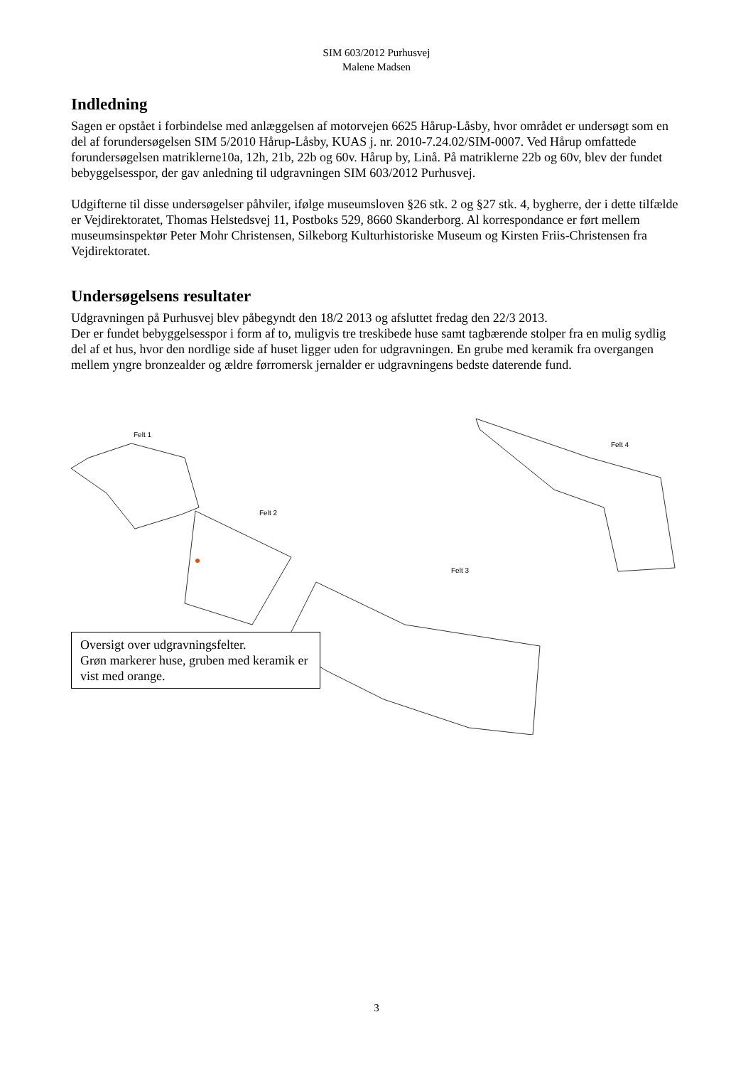SIM 603/2012 Purhusvej
Malene Madsen
Indledning
Sagen er opstået i forbindelse med anlæggelsen af motorvejen 6625 Hårup-Låsby, hvor området er undersøgt som en del af forundersøgelsen SIM 5/2010 Hårup-Låsby, KUAS j. nr. 2010-7.24.02/SIM-0007. Ved Hårup omfattede forundersøgelsen matriklerne10a, 12h, 21b, 22b og 60v. Hårup by, Linå. På matriklerne 22b og 60v, blev der fundet bebyggelsesspor, der gav anledning til udgravningen SIM 603/2012 Purhusvej.
Udgifterne til disse undersøgelser påhviler, ifølge museumsloven §26 stk. 2 og §27 stk. 4, bygherre, der i dette tilfælde er Vejdirektoratet, Thomas Helstedsvej 11, Postboks 529, 8660 Skanderborg. Al korrespondance er ført mellem museumsinspektør Peter Mohr Christensen, Silkeborg Kulturhistoriske Museum og Kirsten Friis-Christensen fra Vejdirektoratet.
Undersøgelsens resultater
Udgravningen på Purhusvej blev påbegyndt den 18/2 2013 og afsluttet fredag den 22/3 2013.
Der er fundet bebyggelsesspor i form af to, muligvis tre treskibede huse samt tagbærende stolper fra en mulig sydlig del af et hus, hvor den nordlige side af huset ligger uden for udgravningen. En grube med keramik fra overgangen mellem yngre bronzealder og ældre førromersk jernalder er udgravningens bedste daterende fund.
Felt 1
Felt 2
Felt 3
Felt 4
Oversigt over udgravningsfelter.
Grøn markerer huse, gruben med keramik er vist med orange.
3